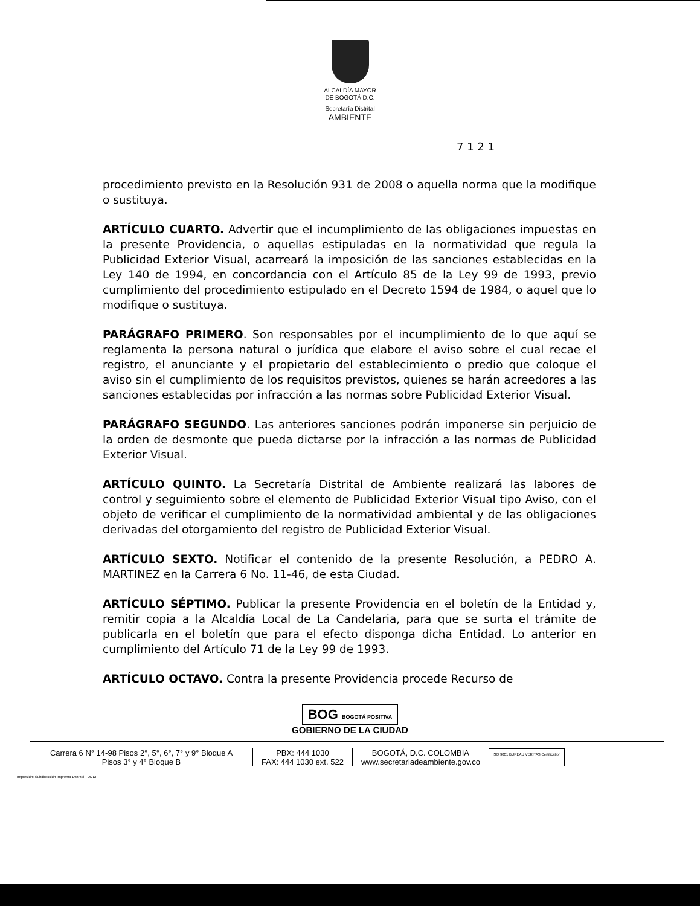ALCALDÍA MAYOR
DE BOGOTÁ D.C.
Secretaría Distrital
AMBIENTE
7 1 2 1
procedimiento previsto en la Resolución 931 de 2008 o aquella norma que la modifique o sustituya.
ARTÍCULO CUARTO. Advertir que el incumplimiento de las obligaciones impuestas en la presente Providencia, o aquellas estipuladas en la normatividad que regula la Publicidad Exterior Visual, acarreará la imposición de las sanciones establecidas en la Ley 140 de 1994, en concordancia con el Artículo 85 de la Ley 99 de 1993, previo cumplimiento del procedimiento estipulado en el Decreto 1594 de 1984, o aquel que lo modifique o sustituya.
PARÁGRAFO PRIMERO. Son responsables por el incumplimiento de lo que aquí se reglamenta la persona natural o jurídica que elabore el aviso sobre el cual recae el registro, el anunciante y el propietario del establecimiento o predio que coloque el aviso sin el cumplimiento de los requisitos previstos, quienes se harán acreedores a las sanciones establecidas por infracción a las normas sobre Publicidad Exterior Visual.
PARÁGRAFO SEGUNDO. Las anteriores sanciones podrán imponerse sin perjuicio de la orden de desmonte que pueda dictarse por la infracción a las normas de Publicidad Exterior Visual.
ARTÍCULO QUINTO. La Secretaría Distrital de Ambiente realizará las labores de control y seguimiento sobre el elemento de Publicidad Exterior Visual tipo Aviso, con el objeto de verificar el cumplimiento de la normatividad ambiental y de las obligaciones derivadas del otorgamiento del registro de Publicidad Exterior Visual.
ARTÍCULO SEXTO. Notificar el contenido de la presente Resolución, a PEDRO A. MARTINEZ en la Carrera 6 No. 11-46, de esta Ciudad.
ARTÍCULO SÉPTIMO. Publicar la presente Providencia en el boletín de la Entidad y, remitir copia a la Alcaldía Local de La Candelaria, para que se surta el trámite de publicarla en el boletín que para el efecto disponga dicha Entidad. Lo anterior en cumplimiento del Artículo 71 de la Ley 99 de 1993.
ARTÍCULO OCTAVO. Contra la presente Providencia procede Recurso de
BOG BOGOTÁ POSITIVA
GOBIERNO DE LA CIUDAD
Carrera 6 N° 14-98 Pisos 2°, 5°, 6°, 7° y 9° Bloque A
Pisos 3° y 4° Bloque B
PBX: 444 1030
FAX: 444 1030 ext. 522
BOGOTÁ, D.C. COLOMBIA
www.secretariadeambiente.gov.co
ISO 9001 BUREAU VERITAS Certification
Impresión: Subdirección Imprenta Distrital - DDDI